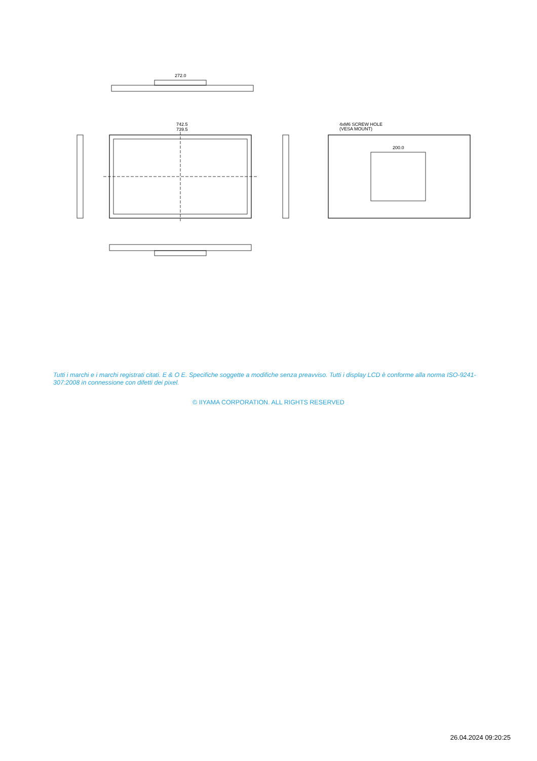272.0
742.5
739.5
4xM6 SCREW HOLE
(VESA MOUNT)
200.0
Tutti i marchi e i marchi registrati citati. E & O E. Specifiche soggette a modifiche senza preavviso. Tutti i display LCD è conforme alla norma ISO-9241-307:2008 in connessione con difetti dei pixel.
© IIYAMA CORPORATION. ALL RIGHTS RESERVED
26.04.2024 09:20:25